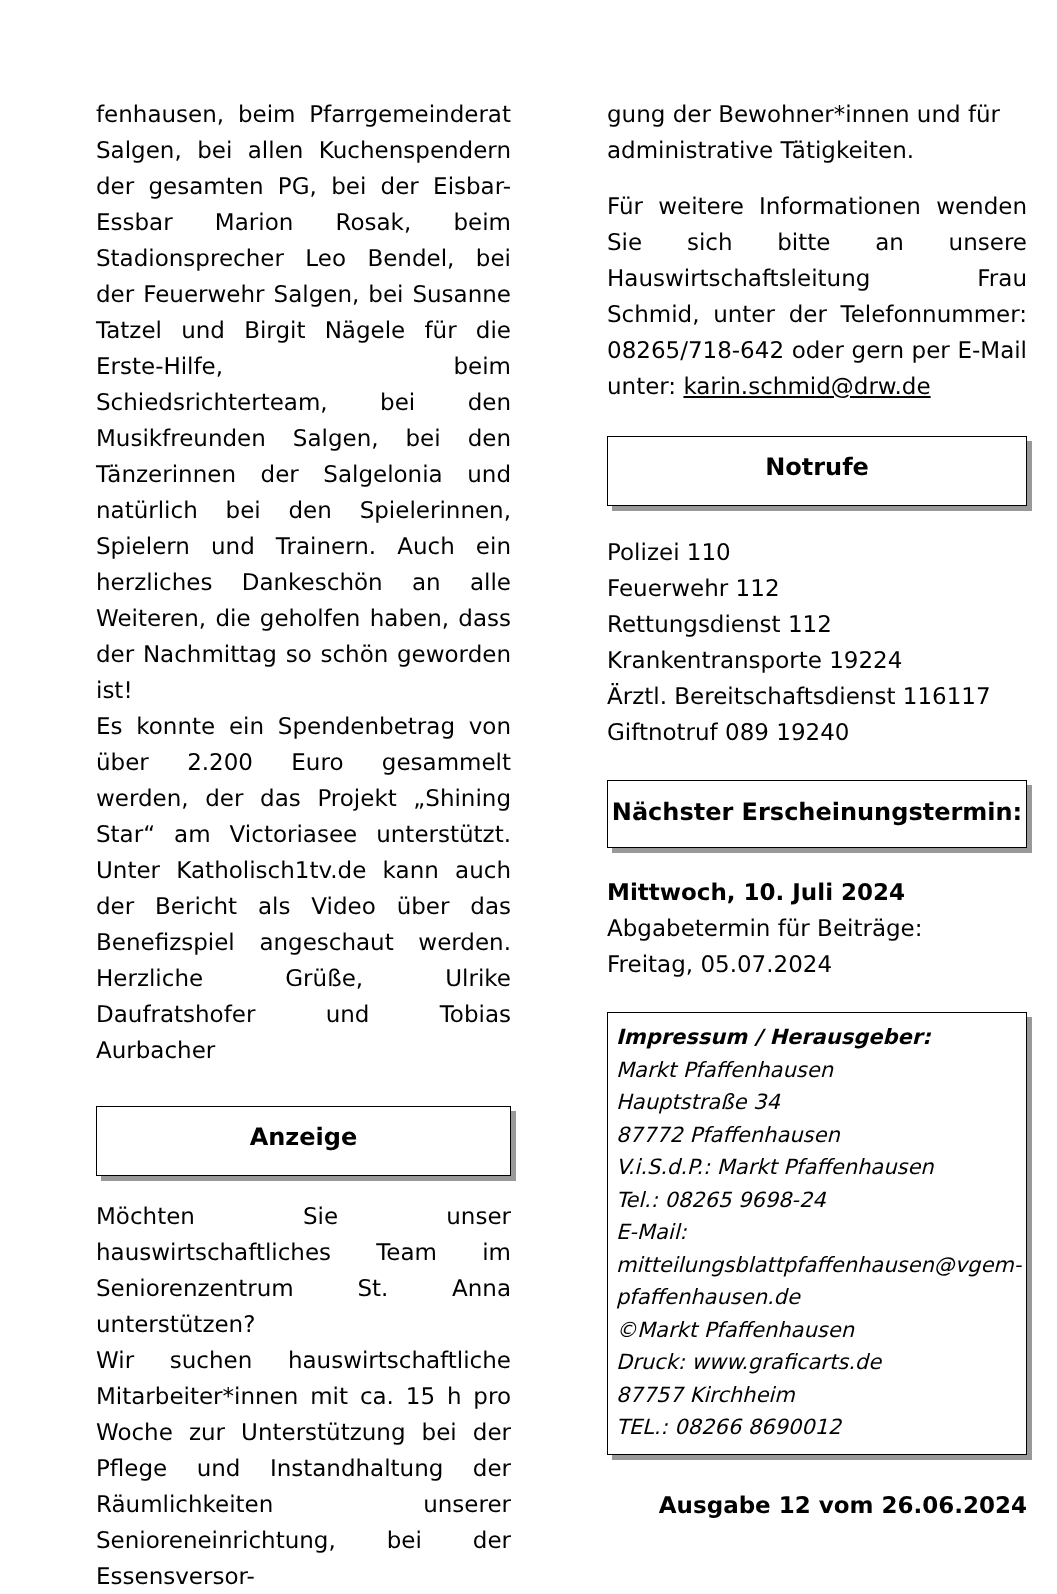fenhausen, beim Pfarrgemeinderat Salgen, bei allen Kuchenspendern der gesamten PG, bei der Eisbar-Essbar Marion Rosak, beim Stadionsprecher Leo Bendel, bei der Feuerwehr Salgen, bei Susanne Tatzel und Birgit Nägele für die Erste-Hilfe, beim Schiedsrichterteam, bei den Musikfreunden Salgen, bei den Tänzerinnen der Salgelonia und natürlich bei den Spielerinnen, Spielern und Trainern. Auch ein herzliches Dankeschön an alle Weiteren, die geholfen haben, dass der Nachmittag so schön geworden ist!
Es konnte ein Spendenbetrag von über 2.200 Euro gesammelt werden, der das Projekt „Shining Star“ am Victoriasee unterstützt. Unter Katholisch1tv.de kann auch der Bericht als Video über das Benefizspiel angeschaut werden. Herzliche Grüße, Ulrike Daufratshofer und Tobias Aurbacher
Anzeige
Möchten Sie unser hauswirtschaftliches Team im Seniorenzentrum St. Anna unterstützen?
Wir suchen hauswirtschaftliche Mitarbeiter*innen mit ca. 15 h pro Woche zur Unterstützung bei der Pflege und Instandhaltung der Räumlichkeiten unserer Senioreneinrichtung, bei der Essensversor-
gung der Bewohner*innen und für administrative Tätigkeiten.
Für weitere Informationen wenden Sie sich bitte an unsere Hauswirtschaftsleitung Frau Schmid, unter der Telefonnummer: 08265/718-642 oder gern per E-Mail unter: karin.schmid@drw.de
Notrufe
Polizei 110
Feuerwehr 112
Rettungsdienst 112
Krankentransporte 19224
Ärztl. Bereitschaftsdienst 116117
Giftnotruf 089 19240
Nächster Erscheinungstermin:
Mittwoch, 10. Juli 2024
Abgabetermin für Beiträge:
Freitag, 05.07.2024
Impressum / Herausgeber:
Markt Pfaffenhausen
Hauptstraße 34
87772 Pfaffenhausen
V.i.S.d.P.: Markt Pfaffenhausen
Tel.: 08265 9698-24
E-Mail: mitteilungsblattpfaffenhausen@vgem-pfaffenhausen.de
©Markt Pfaffenhausen
Druck: www.graficarts.de
87757 Kirchheim
TEL.: 08266 8690012
Ausgabe 12 vom 26.06.2024